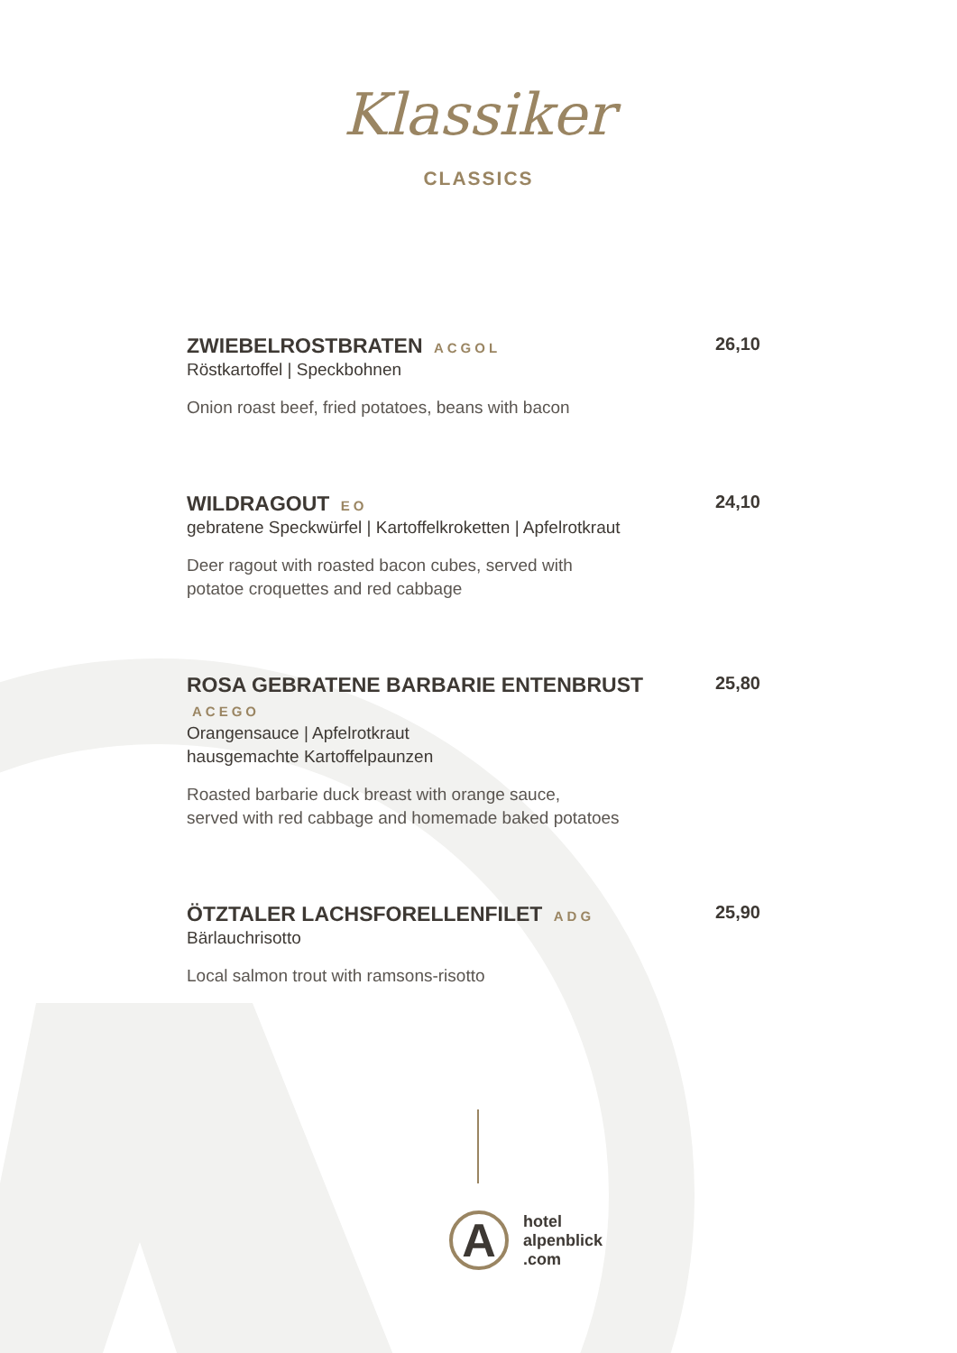Klassiker
CLASSICS
ZWIEBELROSTBRATEN ACGOL 26,10
Röstkartoffel | Speckbohnen
Onion roast beef, fried potatoes, beans with bacon
WILDRAGOUT EO 24,10
gebratene Speckwürfel | Kartoffelkroketten | Apfelrotkraut
Deer ragout with roasted bacon cubes, served with
potatoe croquettes and red cabbage
ROSA GEBRATENE BARBARIE ENTENBRUST ACEGO 25,80
Orangensauce | Apfelrotkraut
hausgemachte Kartoffelpaunzen
Roasted barbarie duck breast with orange sauce,
served with red cabbage and homemade baked potatoes
ÖTZTALER LACHSFORELLENFILET ADG 25,90
Bärlauchrisotto
Local salmon trout with ramsons-risotto
A
hotel
alpenblick
.com